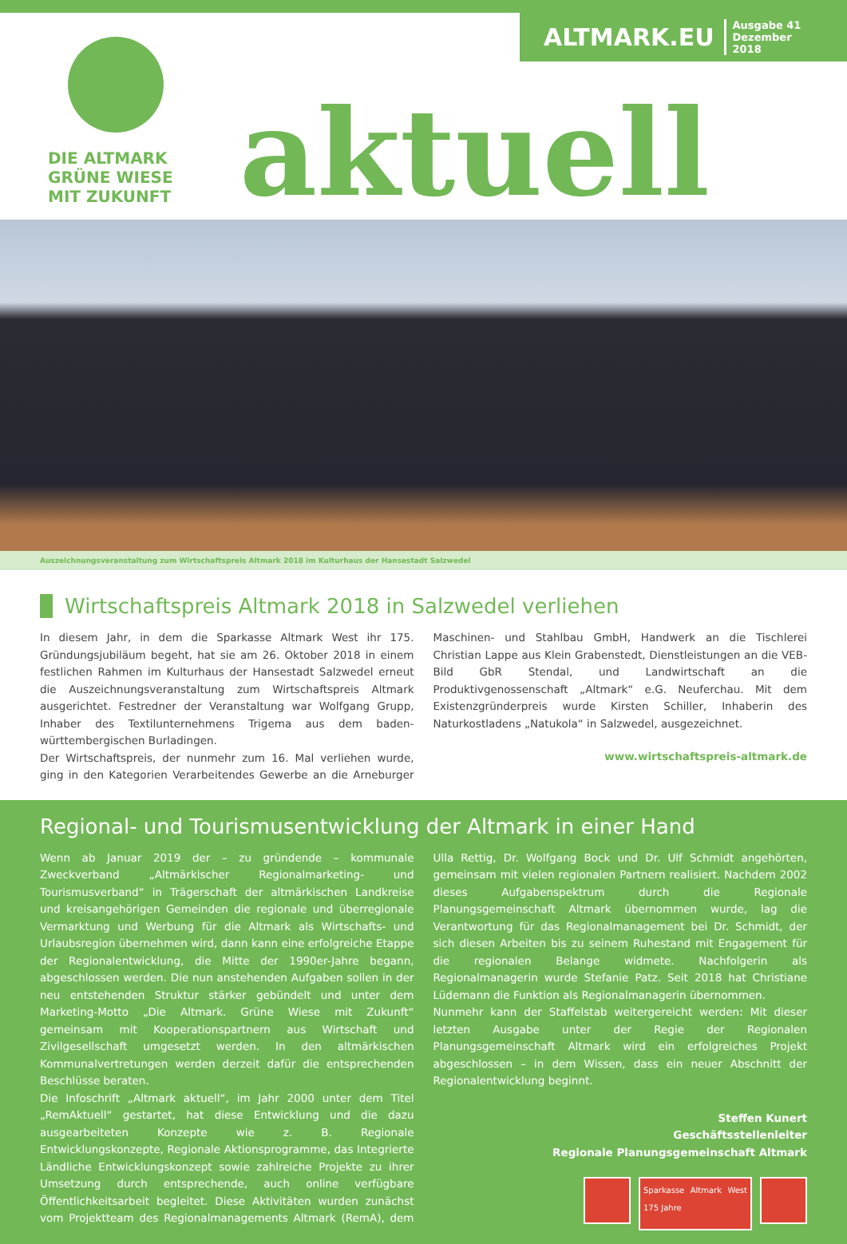DIE ALTMARK
GRÜNE WIESE
MIT ZUKUNFT
aktuell
ALTMARK.EU Ausgabe 41
Dezember 2018
Auszeichnungsveranstaltung zum Wirtschaftspreis Altmark 2018 im Kulturhaus der Hansestadt Salzwedel
Wirtschaftspreis Altmark 2018 in Salzwedel verliehen
In diesem Jahr, in dem die Sparkasse Altmark West ihr 175. Gründungsjubiläum begeht, hat sie am 26. Oktober 2018 in einem festlichen Rahmen im Kulturhaus der Hansestadt Salzwedel erneut die Auszeichnungsveranstaltung zum Wirtschaftspreis Altmark ausgerichtet. Festredner der Veranstaltung war Wolfgang Grupp, Inhaber des Textilunternehmens Trigema aus dem baden-württembergischen Burladingen.
Der Wirtschaftspreis, der nunmehr zum 16. Mal verliehen wurde, ging in den Kategorien Verarbeitendes Gewerbe an die Arneburger Maschinen- und Stahlbau GmbH, Handwerk an die Tischlerei Christian Lappe aus Klein Grabenstedt, Dienstleistungen an die VEB-Bild GbR Stendal, und Landwirtschaft an die Produktivgenossenschaft „Altmark“ e.G. Neuferchau. Mit dem Existenzgründerpreis wurde Kirsten Schiller, Inhaberin des Naturkostladens „Natukola“ in Salzwedel, ausgezeichnet.
www.wirtschaftspreis-altmark.de
Regional- und Tourismusentwicklung der Altmark in einer Hand
Wenn ab Januar 2019 der – zu gründende – kommunale Zweckverband „Altmärkischer Regionalmarketing- und Tourismusverband“ in Trägerschaft der altmärkischen Landkreise und kreisangehörigen Gemeinden die regionale und überregionale Vermarktung und Werbung für die Altmark als Wirtschafts- und Urlaubsregion übernehmen wird, dann kann eine erfolgreiche Etappe der Regionalentwicklung, die Mitte der 1990er-Jahre begann, abgeschlossen werden. Die nun anstehenden Aufgaben sollen in der neu entstehenden Struktur stärker gebündelt und unter dem Marketing-Motto „Die Altmark. Grüne Wiese mit Zukunft“ gemeinsam mit Kooperationspartnern aus Wirtschaft und Zivilgesellschaft umgesetzt werden. In den altmärkischen Kommunalvertretungen werden derzeit dafür die entsprechenden Beschlüsse beraten.
Die Infoschrift „Altmark aktuell“, im Jahr 2000 unter dem Titel „RemAktuell“ gestartet, hat diese Entwicklung und die dazu ausgearbeiteten Konzepte wie z. B. Regionale Entwicklungskonzepte, Regionale Aktionsprogramme, das Integrierte Ländliche Entwicklungskonzept sowie zahlreiche Projekte zu ihrer Umsetzung durch entsprechende, auch online verfügbare Öffentlichkeitsarbeit begleitet. Diese Aktivitäten wurden zunächst vom Projektteam des Regionalmanagements Altmark (RemA), dem Ulla Rettig, Dr. Wolfgang Bock und Dr. Ulf Schmidt angehörten, gemeinsam mit vielen regionalen Partnern realisiert. Nachdem 2002 dieses Aufgabenspektrum durch die Regionale Planungsgemeinschaft Altmark übernommen wurde, lag die Verantwortung für das Regionalmanagement bei Dr. Schmidt, der sich diesen Arbeiten bis zu seinem Ruhestand mit Engagement für die regionalen Belange widmete. Nachfolgerin als Regionalmanagerin wurde Stefanie Patz. Seit 2018 hat Christiane Lüdemann die Funktion als Regionalmanagerin übernommen.
Nunmehr kann der Staffelstab weitergereicht werden: Mit dieser letzten Ausgabe unter der Regie der Regionalen Planungsgemeinschaft Altmark wird ein erfolgreiches Projekt abgeschlossen – in dem Wissen, dass ein neuer Abschnitt der Regionalentwicklung beginnt.
Steffen Kunert
Geschäftsstellenleiter
Regionale Planungsgemeinschaft Altmark
Sparkasse Altmark West 175 Jahre